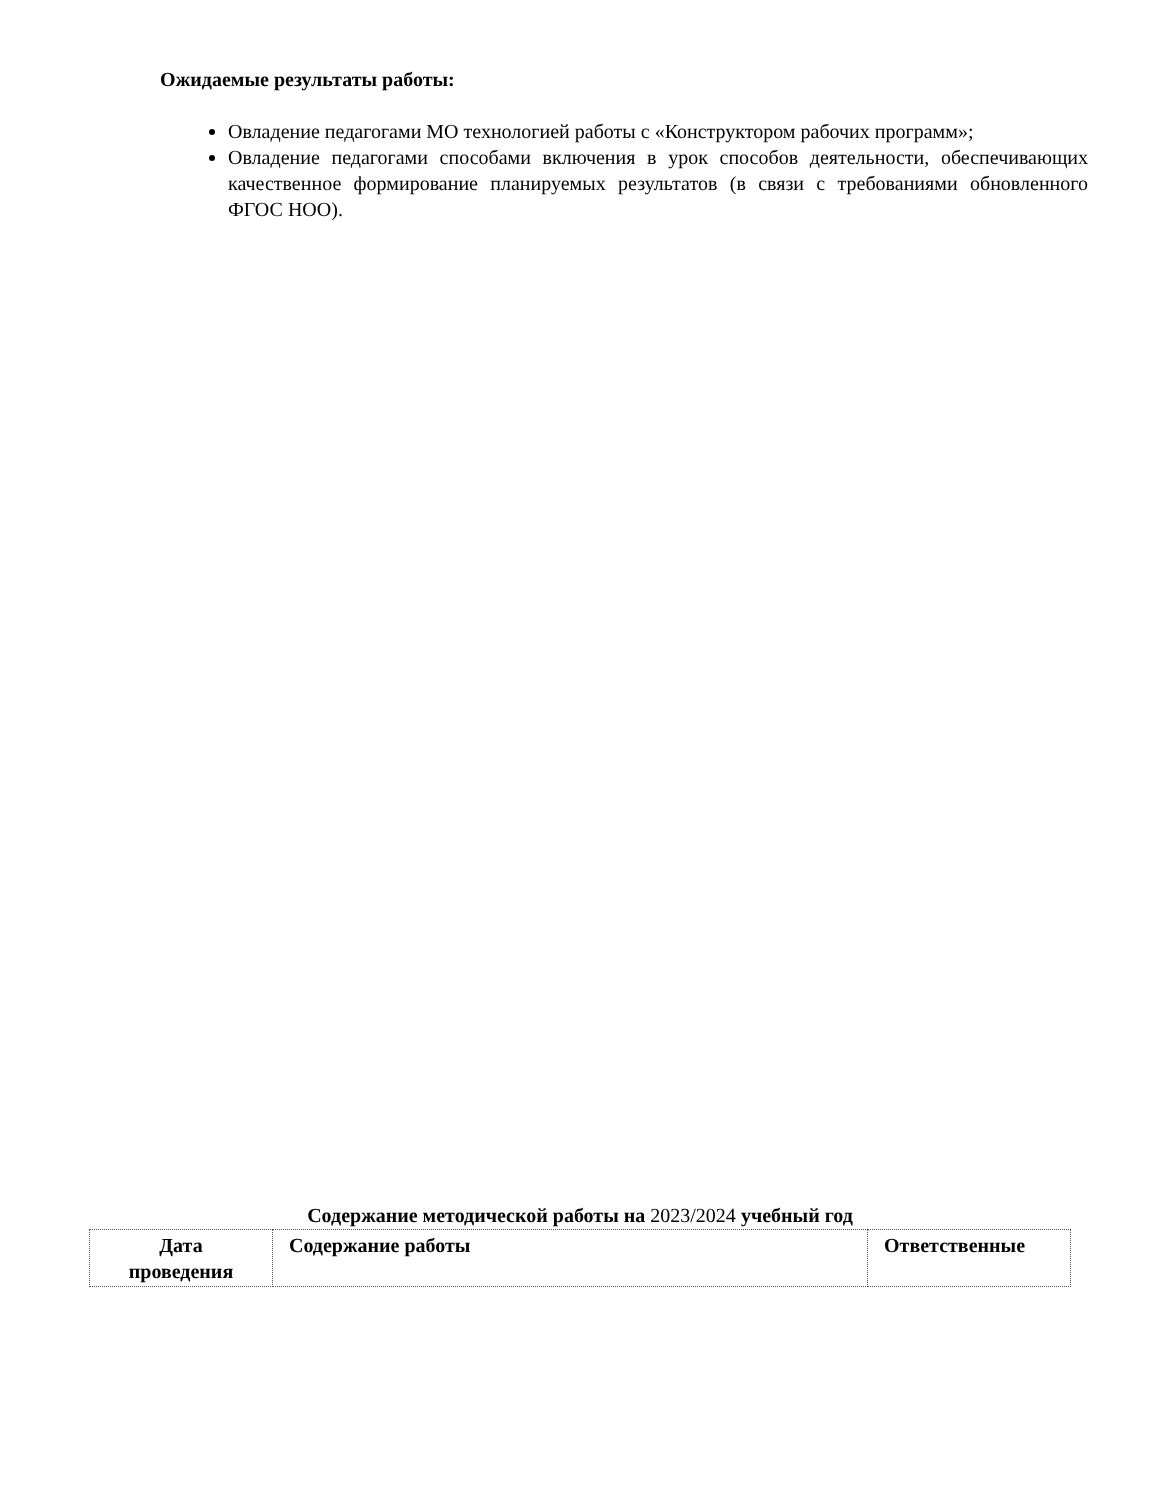Ожидаемые результаты работы:
Овладение педагогами МО технологией работы с «Конструктором рабочих программ»;
Овладение педагогами способами включения в урок способов деятельности, обеспечивающих качественное формирование планируемых результатов (в связи с требованиями обновленного ФГОС НОО).
Содержание методической работы на 2023/2024 учебный год
| Дата проведения | Содержание работы | Ответственные |
| --- | --- | --- |